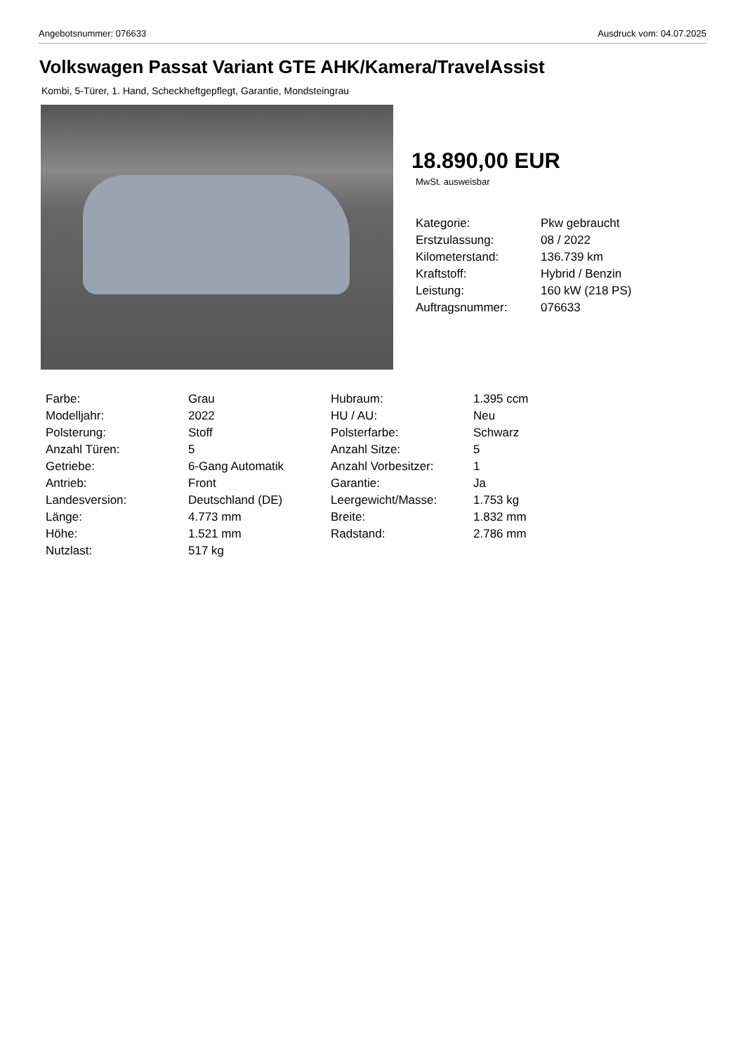Angebotsnummer: 076633 Ausdruck vom: 04.07.2025
Volkswagen Passat Variant GTE AHK/Kamera/TravelAssist
Kombi, 5-Türer, 1. Hand, Scheckheftgepflegt, Garantie, Mondsteingrau
18.890,00 EUR
MwSt. ausweisbar
| Kategorie: | Pkw gebraucht |
| Erstzulassung: | 08 / 2022 |
| Kilometerstand: | 136.739 km |
| Kraftstoff: | Hybrid / Benzin |
| Leistung: | 160 kW (218 PS) |
| Auftragsnummer: | 076633 |
| Farbe: | Grau | Hubraum: | 1.395 ccm |
| Modelljahr: | 2022 | HU / AU: | Neu |
| Polsterung: | Stoff | Polsterfarbe: | Schwarz |
| Anzahl Türen: | 5 | Anzahl Sitze: | 5 |
| Getriebe: | 6-Gang Automatik | Anzahl Vorbesitzer: | 1 |
| Antrieb: | Front | Garantie: | Ja |
| Landesversion: | Deutschland (DE) | Leergewicht/Masse: | 1.753 kg |
| Länge: | 4.773 mm | Breite: | 1.832 mm |
| Höhe: | 1.521 mm | Radstand: | 2.786 mm |
| Nutzlast: | 517 kg | | |